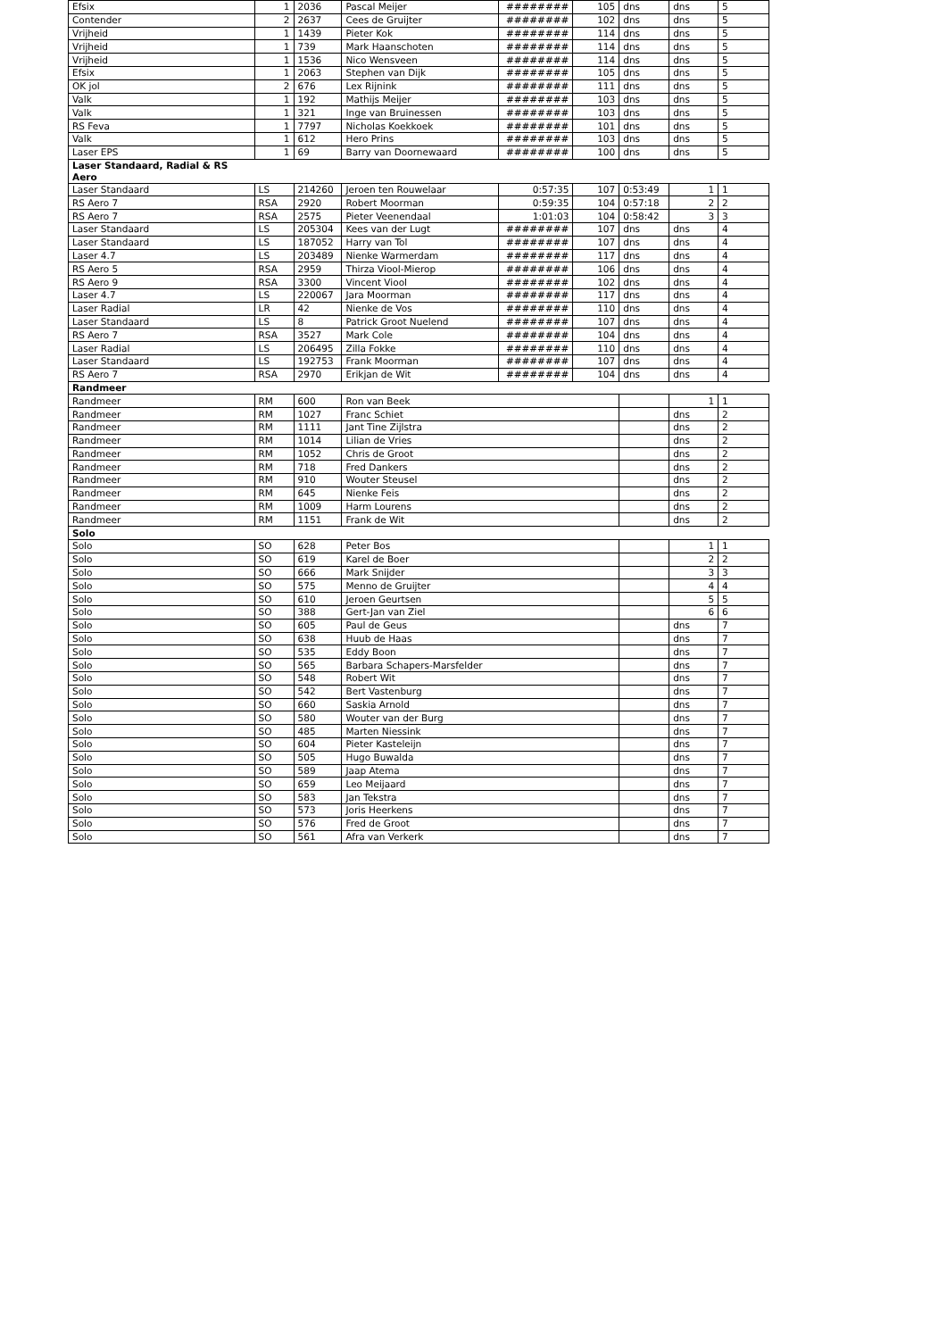| Efsix | 1 | 2036 | Pascal Meijer | ######## | 105 | dns | dns | 5 |
| Contender | 2 | 2637 | Cees de Gruijter | ######## | 102 | dns | dns | 5 |
| Vrijheid | 1 | 1439 | Pieter Kok | ######## | 114 | dns | dns | 5 |
| Vrijheid | 1 | 739 | Mark Haanschoten | ######## | 114 | dns | dns | 5 |
| Vrijheid | 1 | 1536 | Nico Wensveen | ######## | 114 | dns | dns | 5 |
| Efsix | 1 | 2063 | Stephen van Dijk | ######## | 105 | dns | dns | 5 |
| OK jol | 2 | 676 | Lex Rijnink | ######## | 111 | dns | dns | 5 |
| Valk | 1 | 192 | Mathijs Meijer | ######## | 103 | dns | dns | 5 |
| Valk | 1 | 321 | Inge van Bruinessen | ######## | 103 | dns | dns | 5 |
| RS Feva | 1 | 7797 | Nicholas Koekkoek | ######## | 101 | dns | dns | 5 |
| Valk | 1 | 612 | Hero Prins | ######## | 103 | dns | dns | 5 |
| Laser EPS | 1 | 69 | Barry van Doornewaard | ######## | 100 | dns | dns | 5 |
| Laser Standaard, Radial & RS Aero | | | | | | | | |
| Laser Standaard | LS | 214260 | Jeroen ten Rouwelaar | 0:57:35 | 107 | 0:53:49 | 1 | 1 |
| RS Aero 7 | RSA | 2920 | Robert Moorman | 0:59:35 | 104 | 0:57:18 | 2 | 2 |
| RS Aero 7 | RSA | 2575 | Pieter Veenendaal | 1:01:03 | 104 | 0:58:42 | 3 | 3 |
| Laser Standaard | LS | 205304 | Kees van der Lugt | ######## | 107 | dns | dns | 4 |
| Laser Standaard | LS | 187052 | Harry van Tol | ######## | 107 | dns | dns | 4 |
| Laser 4.7 | LS | 203489 | Nienke Warmerdam | ######## | 117 | dns | dns | 4 |
| RS Aero 5 | RSA | 2959 | Thirza Viool-Mierop | ######## | 106 | dns | dns | 4 |
| RS Aero 9 | RSA | 3300 | Vincent Viool | ######## | 102 | dns | dns | 4 |
| Laser 4.7 | LS | 220067 | Jara Moorman | ######## | 117 | dns | dns | 4 |
| Laser Radial | LR | 42 | Nienke de Vos | ######## | 110 | dns | dns | 4 |
| Laser Standaard | LS | 8 | Patrick Groot Nuelend | ######## | 107 | dns | dns | 4 |
| RS Aero 7 | RSA | 3527 | Mark Cole | ######## | 104 | dns | dns | 4 |
| Laser Radial | LS | 206495 | Zilla Fokke | ######## | 110 | dns | dns | 4 |
| Laser Standaard | LS | 192753 | Frank Moorman | ######## | 107 | dns | dns | 4 |
| RS Aero 7 | RSA | 2970 | Erikjan de Wit | ######## | 104 | dns | dns | 4 |
| Randmeer | | | | | | | | |
| Randmeer | RM | 600 | Ron van Beek | | | | 1 | 1 |
| Randmeer | RM | 1027 | Franc Schiet | | | | dns | 2 |
| Randmeer | RM | 1111 | Jant Tine Zijlstra | | | | dns | 2 |
| Randmeer | RM | 1014 | Lilian de Vries | | | | dns | 2 |
| Randmeer | RM | 1052 | Chris de Groot | | | | dns | 2 |
| Randmeer | RM | 718 | Fred Dankers | | | | dns | 2 |
| Randmeer | RM | 910 | Wouter Steusel | | | | dns | 2 |
| Randmeer | RM | 645 | Nienke Feis | | | | dns | 2 |
| Randmeer | RM | 1009 | Harm Lourens | | | | dns | 2 |
| Randmeer | RM | 1151 | Frank de Wit | | | | dns | 2 |
| Solo | | | | | | | | |
| Solo | SO | 628 | Peter Bos | | | | 1 | 1 |
| Solo | SO | 619 | Karel de Boer | | | | 2 | 2 |
| Solo | SO | 666 | Mark Snijder | | | | 3 | 3 |
| Solo | SO | 575 | Menno de Gruijter | | | | 4 | 4 |
| Solo | SO | 610 | Jeroen Geurtsen | | | | 5 | 5 |
| Solo | SO | 388 | Gert-Jan van Ziel | | | | 6 | 6 |
| Solo | SO | 605 | Paul de Geus | | | | dns | 7 |
| Solo | SO | 638 | Huub de Haas | | | | dns | 7 |
| Solo | SO | 535 | Eddy Boon | | | | dns | 7 |
| Solo | SO | 565 | Barbara Schapers-Marsfelder | | | | dns | 7 |
| Solo | SO | 548 | Robert Wit | | | | dns | 7 |
| Solo | SO | 542 | Bert Vastenburg | | | | dns | 7 |
| Solo | SO | 660 | Saskia Arnold | | | | dns | 7 |
| Solo | SO | 580 | Wouter van der Burg | | | | dns | 7 |
| Solo | SO | 485 | Marten Niessink | | | | dns | 7 |
| Solo | SO | 604 | Pieter Kasteleijn | | | | dns | 7 |
| Solo | SO | 505 | Hugo Buwalda | | | | dns | 7 |
| Solo | SO | 589 | Jaap Atema | | | | dns | 7 |
| Solo | SO | 659 | Leo Meijaard | | | | dns | 7 |
| Solo | SO | 583 | Jan Tekstra | | | | dns | 7 |
| Solo | SO | 573 | Joris Heerkens | | | | dns | 7 |
| Solo | SO | 576 | Fred de Groot | | | | dns | 7 |
| Solo | SO | 561 | Afra van Verkerk | | | | dns | 7 |